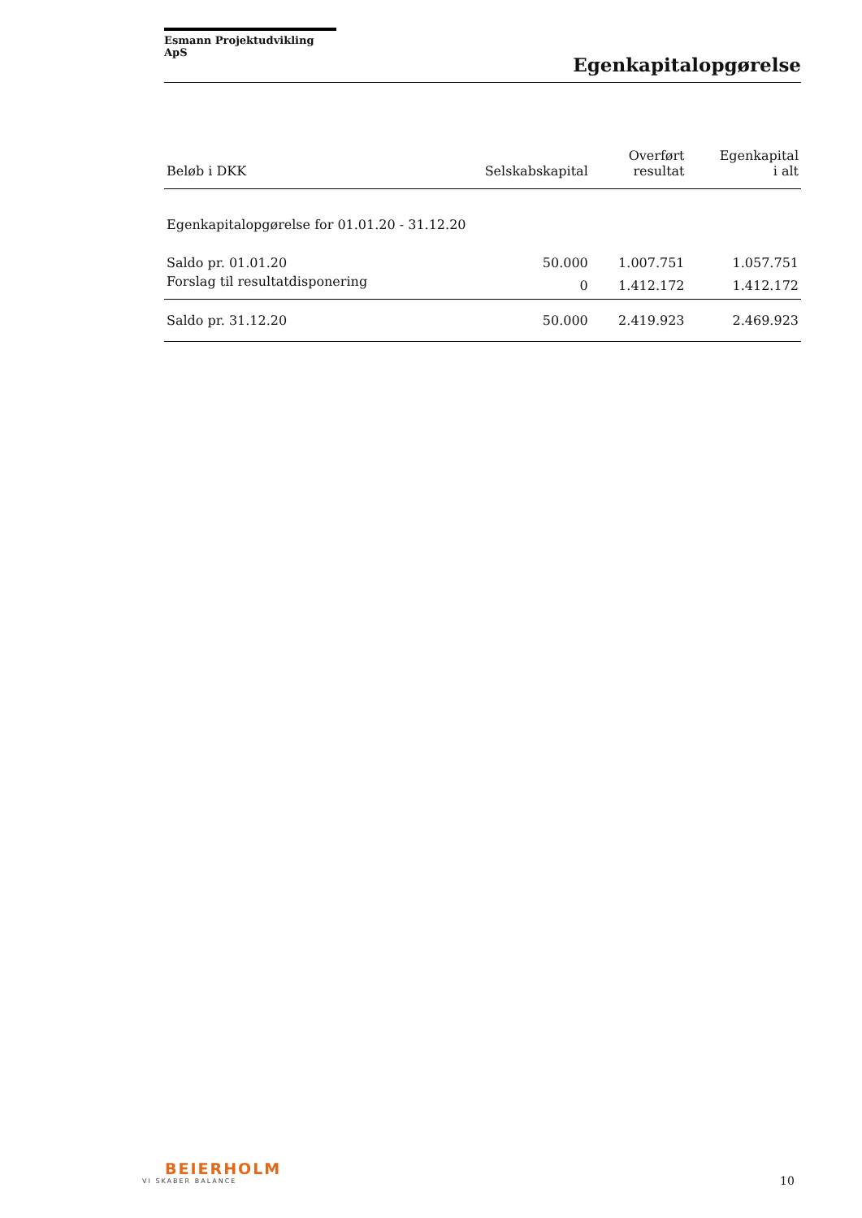Esmann Projektudvikling ApS
Egenkapitalopgørelse
| Beløb i DKK | Selskabskapital | Overført resultat | Egenkapital i alt |
| --- | --- | --- | --- |
| Egenkapitalopgørelse for 01.01.20 - 31.12.20 | | | |
| Saldo pr. 01.01.20 | 50.000 | 1.007.751 | 1.057.751 |
| Forslag til resultatdisponering | 0 | 1.412.172 | 1.412.172 |
| Saldo pr. 31.12.20 | 50.000 | 2.419.923 | 2.469.923 |
BEIERHOLM
VI SKABER BALANCE
10